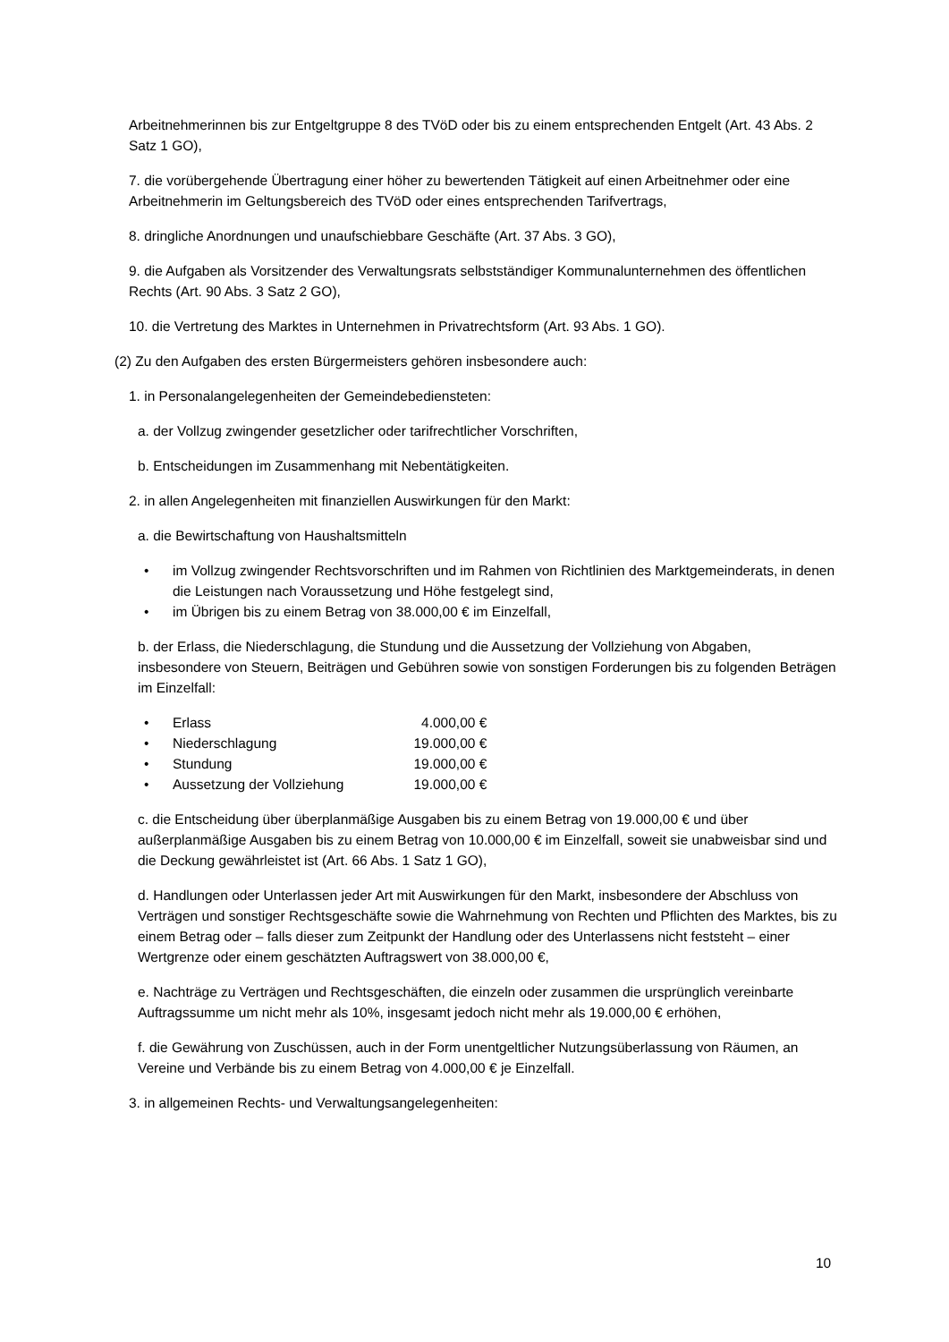Arbeitnehmerinnen bis zur Entgeltgruppe 8 des TVöD oder bis zu einem entsprechenden Entgelt (Art. 43 Abs. 2 Satz 1 GO),
7. die vorübergehende Übertragung einer höher zu bewertenden Tätigkeit auf einen Arbeitnehmer oder eine Arbeitnehmerin im Geltungsbereich des TVöD oder eines entsprechenden Tarifvertrags,
8. dringliche Anordnungen und unaufschiebbare Geschäfte (Art. 37 Abs. 3 GO),
9. die Aufgaben als Vorsitzender des Verwaltungsrats selbstständiger Kommunalunternehmen des öffentlichen Rechts (Art. 90 Abs. 3 Satz 2 GO),
10. die Vertretung des Marktes in Unternehmen in Privatrechtsform (Art. 93 Abs. 1 GO).
(2) Zu den Aufgaben des ersten Bürgermeisters gehören insbesondere auch:
1. in Personalangelegenheiten der Gemeindebediensteten:
a. der Vollzug zwingender gesetzlicher oder tarifrechtlicher Vorschriften,
b. Entscheidungen im Zusammenhang mit Nebentätigkeiten.
2. in allen Angelegenheiten mit finanziellen Auswirkungen für den Markt:
a. die Bewirtschaftung von Haushaltsmitteln
• im Vollzug zwingender Rechtsvorschriften und im Rahmen von Richtlinien des Marktgemeinderats, in denen die Leistungen nach Voraussetzung und Höhe festgelegt sind,
• im Übrigen bis zu einem Betrag von 38.000,00 € im Einzelfall,
b. der Erlass, die Niederschlagung, die Stundung und die Aussetzung der Vollziehung von Abgaben, insbesondere von Steuern, Beiträgen und Gebühren sowie von sonstigen Forderungen bis zu folgenden Beträgen im Einzelfall:
• Erlass 4.000,00 €
• Niederschlagung 19.000,00 €
• Stundung 19.000,00 €
• Aussetzung der Vollziehung 19.000,00 €
c. die Entscheidung über überplanmäßige Ausgaben bis zu einem Betrag von 19.000,00 € und über außerplanmäßige Ausgaben bis zu einem Betrag von 10.000,00 € im Einzelfall, soweit sie unabweisbar sind und die Deckung gewährleistet ist (Art. 66 Abs. 1 Satz 1 GO),
d. Handlungen oder Unterlassen jeder Art mit Auswirkungen für den Markt, insbesondere der Abschluss von Verträgen und sonstiger Rechtsgeschäfte sowie die Wahrnehmung von Rechten und Pflichten des Marktes, bis zu einem Betrag oder – falls dieser zum Zeitpunkt der Handlung oder des Unterlassens nicht feststeht – einer Wertgrenze oder einem geschätzten Auftragswert von 38.000,00 €,
e. Nachträge zu Verträgen und Rechtsgeschäften, die einzeln oder zusammen die ursprünglich vereinbarte Auftragssumme um nicht mehr als 10%, insgesamt jedoch nicht mehr als 19.000,00 € erhöhen,
f. die Gewährung von Zuschüssen, auch in der Form unentgeltlicher Nutzungsüberlassung von Räumen, an Vereine und Verbände bis zu einem Betrag von 4.000,00 € je Einzelfall.
3. in allgemeinen Rechts- und Verwaltungsangelegenheiten:
10